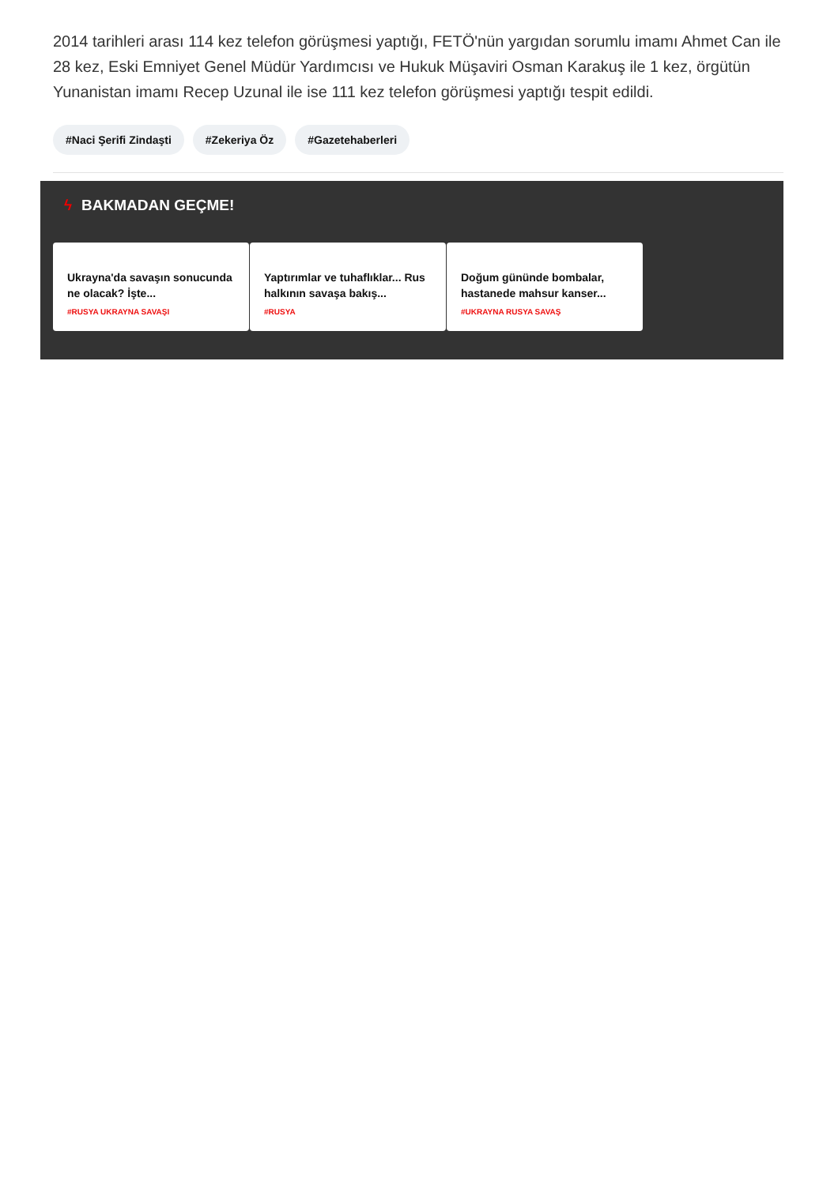2014 tarihleri arası 114 kez telefon görüşmesi yaptığı, FETÖ'nün yargıdan sorumlu imamı Ahmet Can ile 28 kez, Eski Emniyet Genel Müdür Yardımcısı ve Hukuk Müşaviri Osman Karakuş ile 1 kez, örgütün Yunanistan imamı Recep Uzunal ile ise 111 kez telefon görüşmesi yaptığı tespit edildi.
#Naci Şerifi Zindaşti #Zekeriya Öz #Gazetehaberleri
ϟ BAKMADAN GEÇME!
Ukrayna'da savaşın sonucunda ne olacak? İşte...
#RUSYA UKRAYNA SAVAŞI
Yaptırımlar ve tuhaflıklar... Rus halkının savaşa bakış...
#RUSYA
Doğum gününde bombalar, hastanede mahsur kanser...
#UKRAYNA RUSYA SAVAŞ